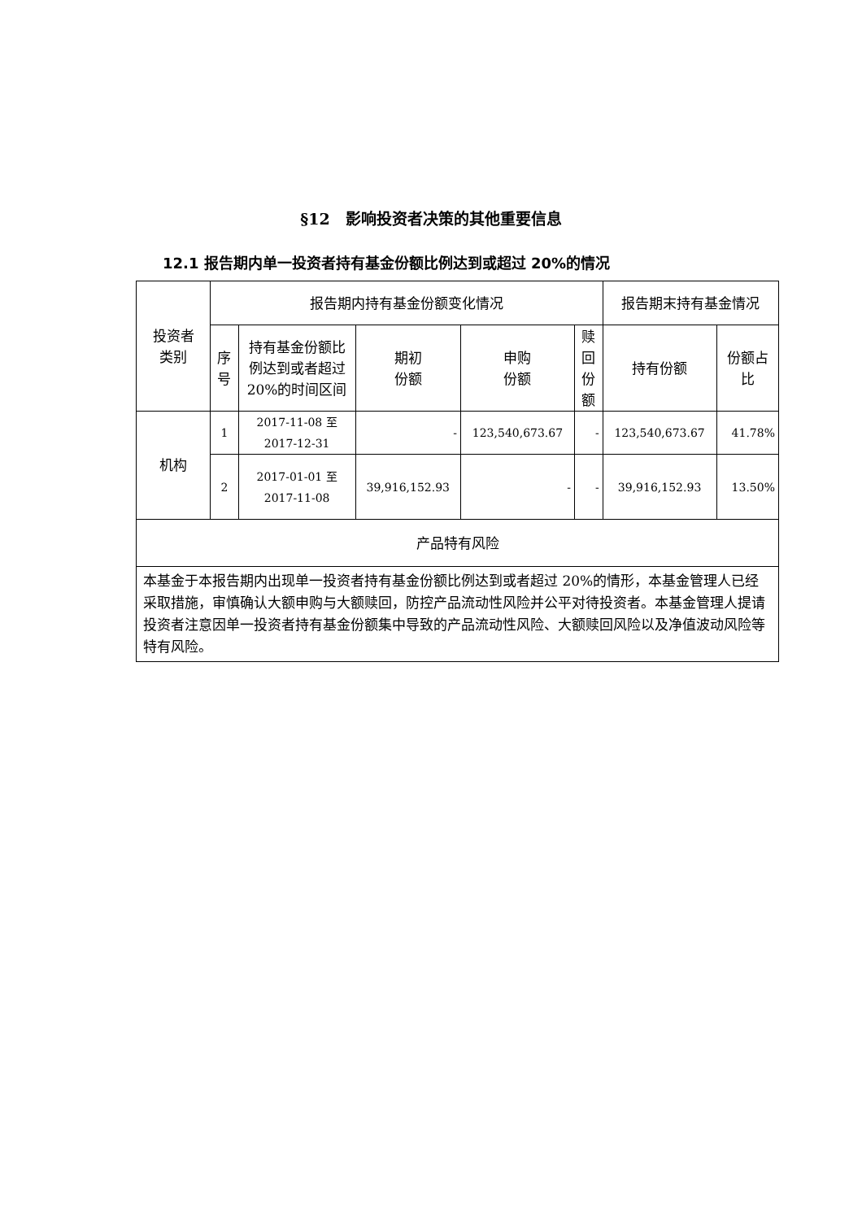§12　影响投资者决策的其他重要信息
12.1 报告期内单一投资者持有基金份额比例达到或超过 20%的情况
| 投资者 类别 | 报告期内持有基金份额变化情况 | | | | | 报告期末持有基金情况 | |
| --- | --- | --- | --- | --- | --- | --- | --- |
| | 序号 | 持有基金份额比例达到或者超过 20%的时间区间 | 期初 份额 | 申购 份额 | 赎回 份额 | 持有份额 | 份额占比 |
| 机构 | 1 | 2017-11-08 至 2017-12-31 | - | 123,540,673.67 | - | 123,540,673.67 | 41.78% |
| | 2 | 2017-01-01 至 2017-11-08 | 39,916,152.93 | - | - | 39,916,152.93 | 13.50% |
| 产品特有风险 | | | | | | | |
| 本基金于本报告期内出现单一投资者持有基金份额比例达到或者超过 20%的情形，本基金管理人已经采取措施，审慎确认大额申购与大额赎回，防控产品流动性风险并公平对待投资者。本基金管理人提请投资者注意因单一投资者持有基金份额集中导致的产品流动性风险、大额赎回风险以及净值波动风险等特有风险。 | | | | | | | |